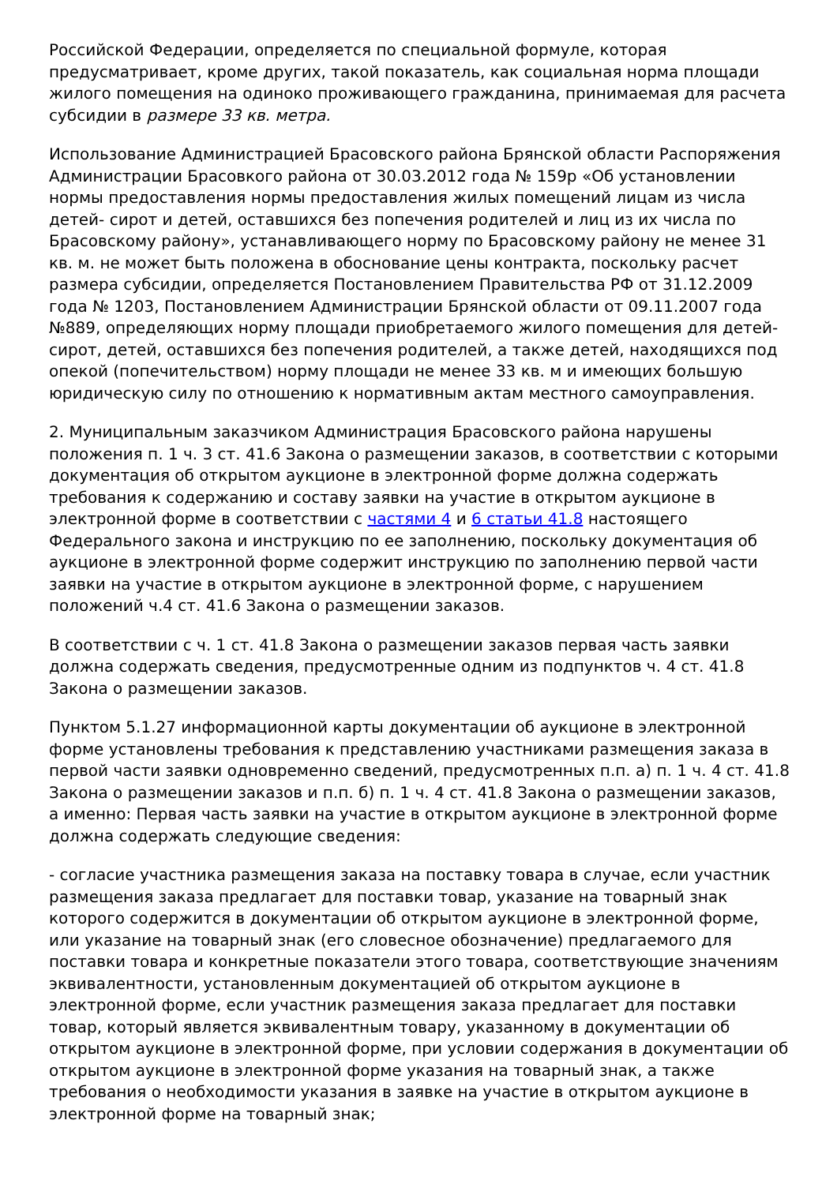Российской Федерации, определяется по специальной формуле, которая предусматривает, кроме других, такой показатель, как социальная норма площади жилого помещения на одиноко проживающего гражданина, принимаемая для расчета субсидии в размере 33 кв. метра.
Использование Администрацией Брасовского района Брянской области Распоряжения Администрации Брасовкого района от 30.03.2012 года № 159р «Об установлении нормы предоставления нормы предоставления жилых помещений лицам из числа детей- сирот и детей, оставшихся без попечения родителей и лиц из их числа по Брасовскому району», устанавливающего норму по Брасовскому району не менее 31 кв. м. не может быть положена в обоснование цены контракта, поскольку расчет размера субсидии, определяется Постановлением Правительства РФ от 31.12.2009 года № 1203, Постановлением Администрации Брянской области от 09.11.2007 года №889, определяющих норму площади приобретаемого жилого помещения для детей-сирот, детей, оставшихся без попечения родителей, а также детей, находящихся под опекой (попечительством) норму площади не менее 33 кв. м и имеющих большую юридическую силу по отношению к нормативным актам местного самоуправления.
2. Муниципальным заказчиком Администрация Брасовского района нарушены положения п. 1 ч. 3 ст. 41.6 Закона о размещении заказов, в соответствии с которыми документация об открытом аукционе в электронной форме должна содержать требования к содержанию и составу заявки на участие в открытом аукционе в электронной форме в соответствии с частями 4 и 6 статьи 41.8 настоящего Федерального закона и инструкцию по ее заполнению, поскольку документация об аукционе в электронной форме содержит инструкцию по заполнению первой части заявки на участие в открытом аукционе в электронной форме, с нарушением положений ч.4 ст. 41.6 Закона о размещении заказов.
В соответствии с ч. 1 ст. 41.8 Закона о размещении заказов первая часть заявки должна содержать сведения, предусмотренные одним из подпунктов ч. 4 ст. 41.8 Закона о размещении заказов.
Пунктом 5.1.27 информационной карты документации об аукционе в электронной форме установлены требования к представлению участниками размещения заказа в первой части заявки одновременно сведений, предусмотренных п.п. а) п. 1 ч. 4 ст. 41.8 Закона о размещении заказов и п.п. б) п. 1 ч. 4 ст. 41.8 Закона о размещении заказов, а именно: Первая часть заявки на участие в открытом аукционе в электронной форме должна содержать следующие сведения:
- согласие участника размещения заказа на поставку товара в случае, если участник размещения заказа предлагает для поставки товар, указание на товарный знак которого содержится в документации об открытом аукционе в электронной форме, или указание на товарный знак (его словесное обозначение) предлагаемого для поставки товара и конкретные показатели этого товара, соответствующие значениям эквивалентности, установленным документацией об открытом аукционе в электронной форме, если участник размещения заказа предлагает для поставки товар, который является эквивалентным товару, указанному в документации об открытом аукционе в электронной форме, при условии содержания в документации об открытом аукционе в электронной форме указания на товарный знак, а также требования о необходимости указания в заявке на участие в открытом аукционе в электронной форме на товарный знак;